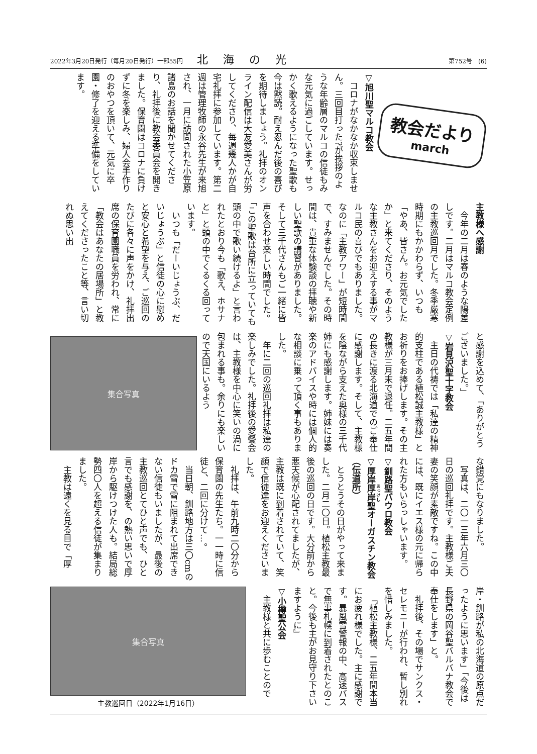2022年3月20日発行（毎月20日発行）一部55円 北海の光 第752号　(6)
教会だより
march
▽旭川聖マルコ教会
コロナがなかなか収束しません。三回目打った?が挨拶のような年齢層のマルコの信徒もみな元気に過ごしています。せっかく歌えるようになった聖歌も今は黙読。耐え忍んだ後の喜びを期待しましょう。礼拝のオンライン配信は大友愛美さんが労してくださり、毎週幾人かが自宅礼拝に参加しています。第二週は管理牧師の永谷先生が来旭され、一月に訪問された小笠原諸島のお話を聞かせてくださり、礼拝後に教会委員会を開きました。保育園はコロナに負けずに冬を楽しみ、婦人会手作りのおやつを頂いて、元気に卒園・修了を迎える準備をしています。
主教様へ感謝
今年の二月は春のような陽差しです。二月はマルコ教会定例の主教巡回月でした。冬季厳寒時期にもかかわらず、いつも「やあ、皆さん。お元気でしたか」と来てくださり、そのような主教さんをお迎えする事がマルコ民の喜びでもありました。なのに「主教アワー」が短時間で、すみませんでした。その時間は、貴重な体験談の拝聴や新しい聖歌の講習がありました。そして三千代さんもご一緒に皆声を合わせ楽しい時間でした。「この聖歌は台所に立っていても頭の中で歌い続けるよ」と言われたとおり今も「歌え、ホサナと」と頭の中でくるくる回っています。
いつも「だーいじょうぶ、だいじょうぶ」と信徒の心に慰めと安心と希望を与え、ご巡回のたびに各々に声をかけ、礼拝出席の保育園職員を労われ、常に「教会はあなたの居場所」と教えてくださったこと等、言い切れぬ思い出
と感謝を込めて、「ありがとうございました。」
▽岩見沢聖十字教会
主日の代祷では「私達の精神的支柱である植松誠主教様」とお祈りをお捧げします。その主教様が三月末で退任。二五年間の長きに渡る北海道でのご奉仕に感謝します。そして、主教様を陰ながら支えた奥様の三千代姉にも感謝します。姉妹には奏楽のアドバイスや時には個人的な相談に乗って頂く事もありました。
年に二回の巡回礼拝は私達の楽しみでした。礼拝後の愛餐会は、主教様を中心に笑いの渦に包まれる事も。余りにも楽しいので天国にいるよう
集合写真
な錯覚にもなりました。
写真は、二〇一三年六月三〇日の巡回礼拝です。主教様ご夫妻の笑顔が素敵ですね。この中には、既にイエス様の元に帰られた方もいらっしゃいます。
▽釧路聖パウロ教会
▽厚岸厚岸聖オーガスチン教会（伝道所）
とうとうその日がやって来ました。二月二〇日。植松主教最後の巡回の日です。大分前から悪天候が心配されてましたが、主教は既に到着されていて、笑顔で信徒達をお迎えくださいました。
礼拝は、午前九時二〇分から保育園の先生たち。一一時に信徒と、二回に分けて…。
当日朝、釧路地方は三〇cmのドカ雪で雪に阻まれて出席できない信徒もいましたが、最後の主教巡回とてひと声でも、ひと言でも感謝を、の熱い思いで厚岸から駆けつけた人も。結局総勢四〇人を超える信徒が集まりました。
主教は遠くを見る目で「厚
岸・釧路が私の北海道の原点だったように思います」「今後は長野県の岡谷聖バルバナ教会で奉仕をします」と。
礼拝後、その場でサンクス・セレモニーが行われ、暫し別れを惜しみました。
『植松主教様、二五年間本当にお疲れ様でした。主に感謝です。暴風雪警報の中、高速バスで無事札幌に到着されたとのこと。今後も主がお見守り下さいますように』
▽小樽聖公会
主教様と共に歩むことので
集合写真
主教巡回日（2022年1月16日）